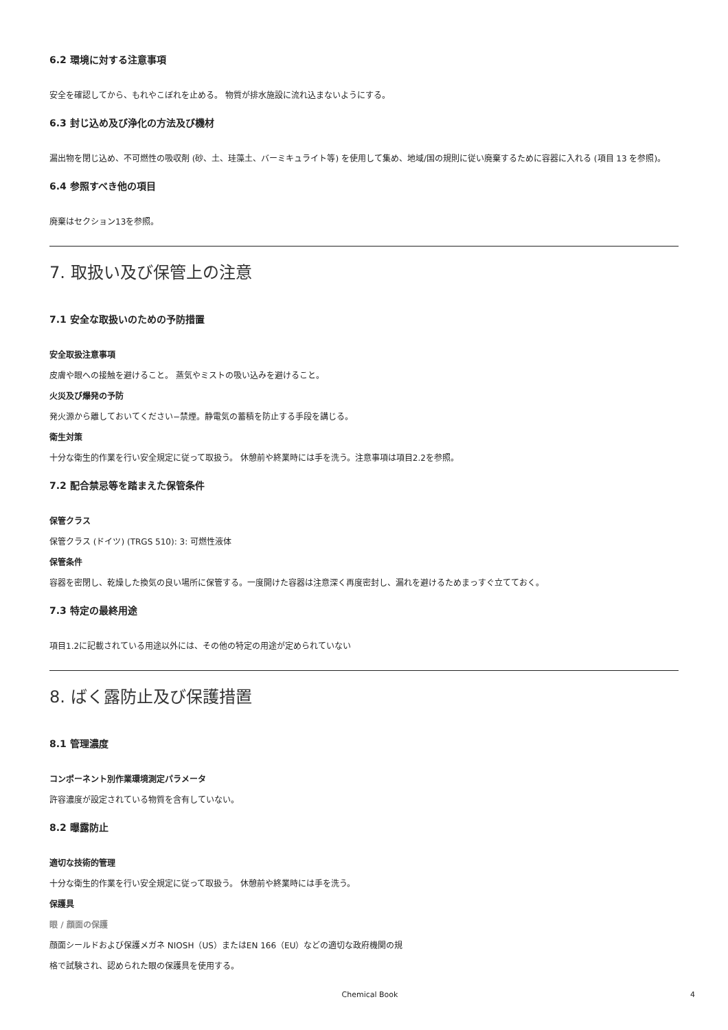6.2 環境に対する注意事項
安全を確認してから、もれやこぼれを止める。 物質が排水施設に流れ込まないようにする。
6.3 封じ込め及び浄化の方法及び機材
漏出物を閉じ込め、不可燃性の吸収剤 (砂、土、珪藻土、バーミキュライト等) を使用して集め、地域/国の規則に従い廃棄するために容器に入れる (項目 13 を参照)。
6.4 参照すべき他の項目
廃棄はセクション13を参照。
7. 取扱い及び保管上の注意
7.1 安全な取扱いのための予防措置
安全取扱注意事項
皮膚や眼への接触を避けること。 蒸気やミストの吸い込みを避けること。
火災及び爆発の予防
発火源から離しておいてください−禁煙。静電気の蓄積を防止する手段を講じる。
衛生対策
十分な衛生的作業を行い安全規定に従って取扱う。 休憩前や終業時には手を洗う。注意事項は項目2.2を参照。
7.2 配合禁忌等を踏まえた保管条件
保管クラス
保管クラス (ドイツ) (TRGS 510): 3: 可燃性液体
保管条件
容器を密閉し、乾燥した換気の良い場所に保管する。一度開けた容器は注意深く再度密封し、漏れを避けるためまっすぐ立てておく。
7.3 特定の最終用途
項目1.2に記載されている用途以外には、その他の特定の用途が定められていない
8. ばく露防止及び保護措置
8.1 管理濃度
コンポーネント別作業環境測定パラメータ
許容濃度が設定されている物質を含有していない。
8.2 曝露防止
適切な技術的管理
十分な衛生的作業を行い安全規定に従って取扱う。 休憩前や終業時には手を洗う。
保護具
眼 / 顔面の保護
顔面シールドおよび保護メガネ NIOSH（US）またはEN 166（EU）などの適切な政府機関の規
格で試験され、認められた眼の保護具を使用する。
Chemical Book 4